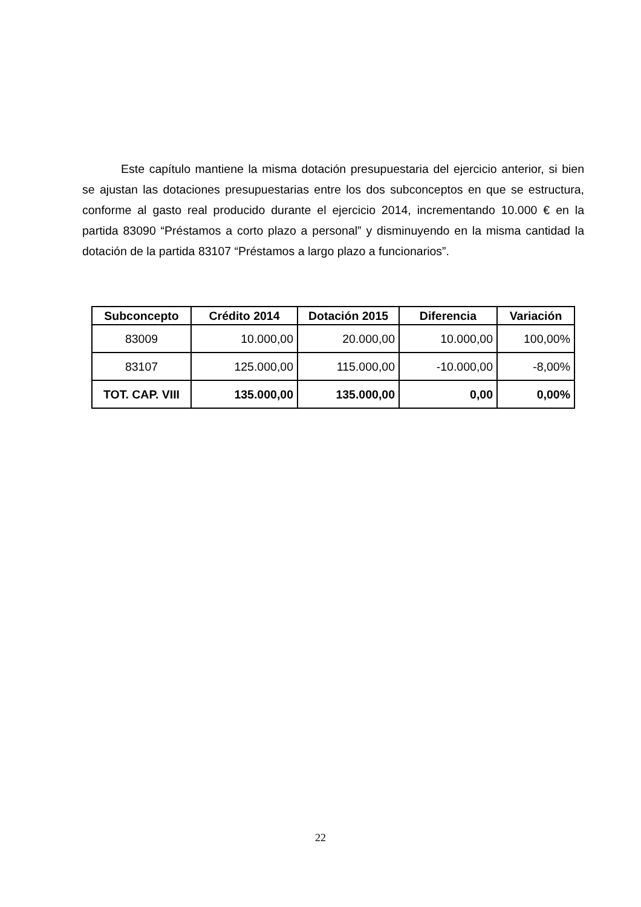Este capítulo mantiene la misma dotación presupuestaria del ejercicio anterior, si bien se ajustan las dotaciones presupuestarias entre los dos subconceptos en que se estructura, conforme al gasto real producido durante el ejercicio 2014, incrementando 10.000 € en la partida 83090 “Préstamos a corto plazo a personal” y disminuyendo en la misma cantidad la dotación de la partida 83107 “Préstamos a largo plazo a funcionarios”.
| Subconcepto | Crédito 2014 | Dotación 2015 | Diferencia | Variación |
| --- | --- | --- | --- | --- |
| 83009 | 10.000,00 | 20.000,00 | 10.000,00 | 100,00% |
| 83107 | 125.000,00 | 115.000,00 | -10.000,00 | -8,00% |
| TOT. CAP. VIII | 135.000,00 | 135.000,00 | 0,00 | 0,00% |
22